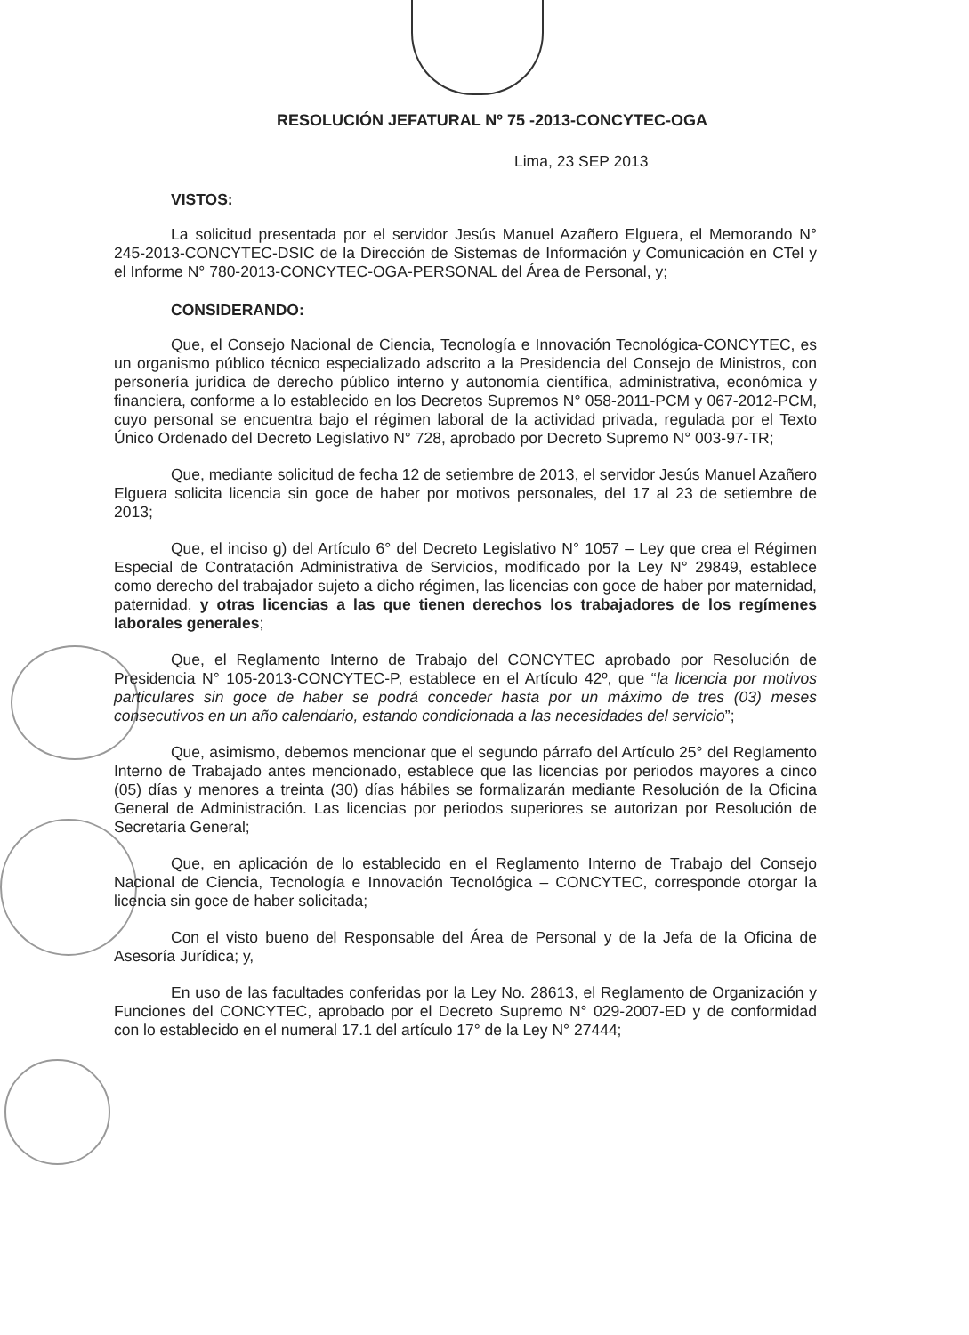RESOLUCIÓN JEFATURAL Nº 75 -2013-CONCYTEC-OGA
Lima, 23 SEP 2013
VISTOS:
La solicitud presentada por el servidor Jesús Manuel Azañero Elguera, el Memorando N° 245-2013-CONCYTEC-DSIC de la Dirección de Sistemas de Información y Comunicación en CTel y el Informe N° 780-2013-CONCYTEC-OGA-PERSONAL del Área de Personal, y;
CONSIDERANDO:
Que, el Consejo Nacional de Ciencia, Tecnología e Innovación Tecnológica-CONCYTEC, es un organismo público técnico especializado adscrito a la Presidencia del Consejo de Ministros, con personería jurídica de derecho público interno y autonomía científica, administrativa, económica y financiera, conforme a lo establecido en los Decretos Supremos N° 058-2011-PCM y 067-2012-PCM, cuyo personal se encuentra bajo el régimen laboral de la actividad privada, regulada por el Texto Único Ordenado del Decreto Legislativo N° 728, aprobado por Decreto Supremo N° 003-97-TR;
Que, mediante solicitud de fecha 12 de setiembre de 2013, el servidor Jesús Manuel Azañero Elguera solicita licencia sin goce de haber por motivos personales, del 17 al 23 de setiembre de 2013;
Que, el inciso g) del Artículo 6° del Decreto Legislativo N° 1057 – Ley que crea el Régimen Especial de Contratación Administrativa de Servicios, modificado por la Ley N° 29849, establece como derecho del trabajador sujeto a dicho régimen, las licencias con goce de haber por maternidad, paternidad, y otras licencias a las que tienen derechos los trabajadores de los regímenes laborales generales;
Que, el Reglamento Interno de Trabajo del CONCYTEC aprobado por Resolución de Presidencia N° 105-2013-CONCYTEC-P, establece en el Artículo 42º, que “la licencia por motivos particulares sin goce de haber se podrá conceder hasta por un máximo de tres (03) meses consecutivos en un año calendario, estando condicionada a las necesidades del servicio”;
Que, asimismo, debemos mencionar que el segundo párrafo del Artículo 25° del Reglamento Interno de Trabajado antes mencionado, establece que las licencias por periodos mayores a cinco (05) días y menores a treinta (30) días hábiles se formalizarán mediante Resolución de la Oficina General de Administración. Las licencias por periodos superiores se autorizan por Resolución de Secretaría General;
Que, en aplicación de lo establecido en el Reglamento Interno de Trabajo del Consejo Nacional de Ciencia, Tecnología e Innovación Tecnológica – CONCYTEC, corresponde otorgar la licencia sin goce de haber solicitada;
Con el visto bueno del Responsable del Área de Personal y de la Jefa de la Oficina de Asesoría Jurídica; y,
En uso de las facultades conferidas por la Ley No. 28613, el Reglamento de Organización y Funciones del CONCYTEC, aprobado por el Decreto Supremo N° 029-2007-ED y de conformidad con lo establecido en el numeral 17.1 del artículo 17° de la Ley N° 27444;